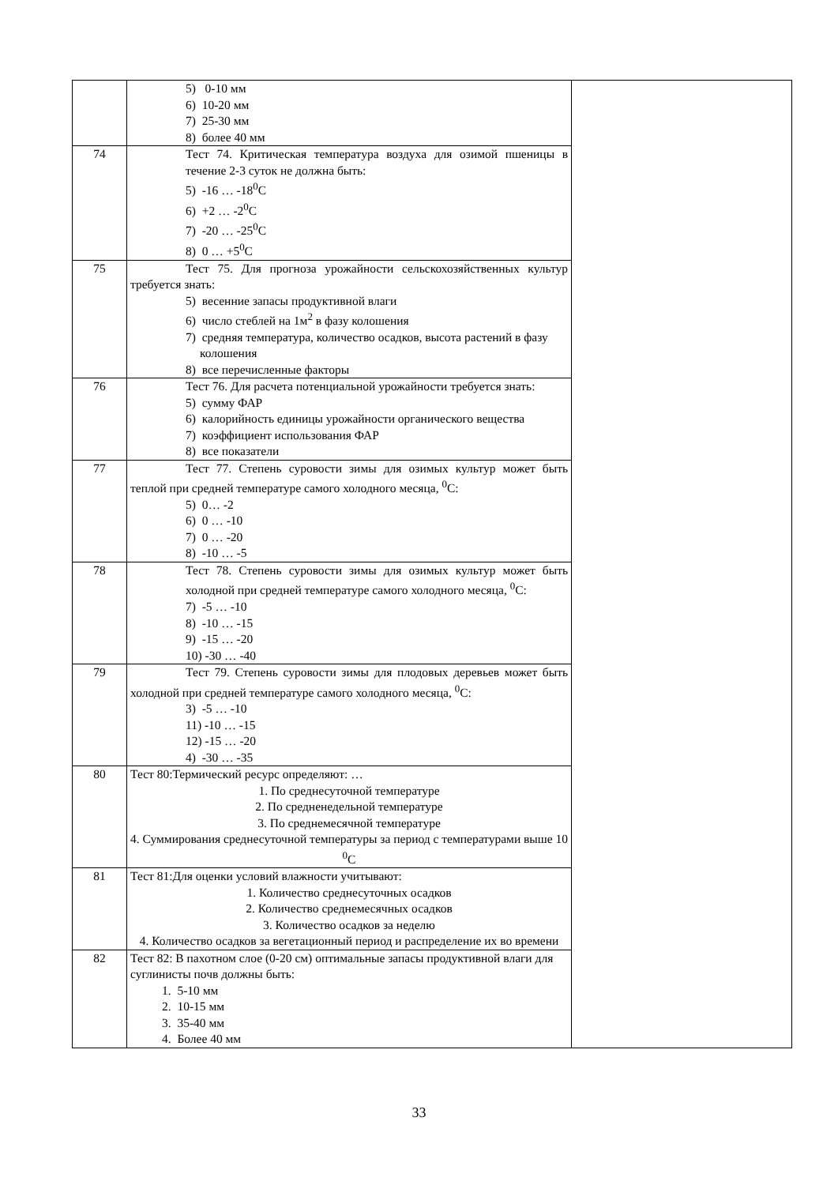| | 5) 0-10 мм 6) 10-20 мм 7) 25-30 мм 8) более 40 мм | |
| 74 | Тест 74. Критическая температура воздуха для озимой пшеницы в течение 2-3 суток не должна быть: 5) -16 … -18<sup>0</sup>С 6) +2 … -2<sup>0</sup>С 7) -20 … -25<sup>0</sup>С 8) 0 … +5<sup>0</sup>С | |
| 75 | Тест 75. Для прогноза урожайности сельскохозяйственных культур требуется знать: 5) весенние запасы продуктивной влаги 6) число стеблей на 1м<sup>2</sup> в фазу колошения 7) средняя температура, количество осадков, высота растений в фазу колошения 8) все перечисленные факторы | |
| 76 | Тест 76. Для расчета потенциальной урожайности требуется знать: 5) сумму ФАР 6) калорийность единицы урожайности органического вещества 7) коэффициент использования ФАР 8) все показатели | |
| 77 | Тест 77. Степень суровости зимы для озимых культур может быть теплой при средней температуре самого холодного месяца, <sup>0</sup>С: 5) 0… -2 6) 0 … -10 7) 0 … -20 8) -10 … -5 | |
| 78 | Тест 78. Степень суровости зимы для озимых культур может быть холодной при средней температуре самого холодного месяца, <sup>0</sup>С: 7) -5 … -10 8) -10 … -15 9) -15 … -20 10) -30 … -40 | |
| 79 | Тест 79. Степень суровости зимы для плодовых деревьев может быть холодной при средней температуре самого холодного месяца, <sup>0</sup>С: 3) -5 … -10 11) -10 … -15 12) -15 … -20 4) -30 … -35 | |
| 80 | Тест 80:Термический ресурс определяют: … 1. По среднесуточной температуре 2. По средненедельной температуре 3. По среднемесячной температуре 4. Суммирования среднесуточной температуры за период с температурами выше 10 <sup>0</sup>С | |
| 81 | Тест 81:Для оценки условий влажности учитывают: 1. Количество среднесуточных осадков 2. Количество среднемесячных осадков 3. Количество осадков за неделю 4. Количество осадков за вегетационный период и распределение их во времени | |
| 82 | Тест 82: В пахотном слое (0-20 см) оптимальные запасы продуктивной влаги для суглинисты почв должны быть: 1. 5-10 мм 2. 10-15 мм 3. 35-40 мм 4. Более 40 мм | |
33